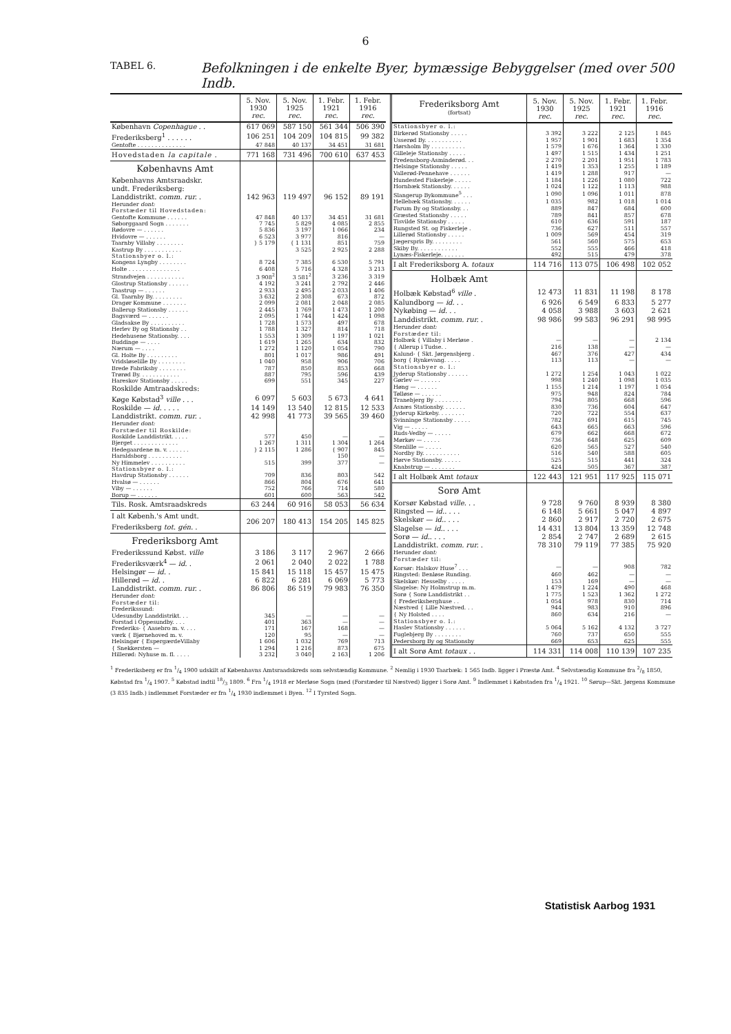6
TABEL 6. Befolkningen i de enkelte Byer, bymæssige Bebyggelser (med over 500 Indb.
| | 5. Nov. 1930 rec. | 5. Nov. 1925 rec. | 1. Febr. 1921 rec. | 1. Febr. 1916 rec. |
| --- | --- | --- | --- | --- |
| København Copenhague . . | 617 069 | 587 150 | 561 344 | 506 390 |
| Frederiksberg<sup>1</sup> . . . . . . | 106 251 | 104 209 | 104 815 | 99 382 |
| Gentofte . . . . . . . . . . . . . . | 47 848 | 40 137 | 34 451 | 31 681 |
| Hovedstaden la capitale . | 771 168 | 731 496 | 700 610 | 637 453 |
| Københavns Amt | | | | |
| Københavns Amtsraadskr. | | | | |
| undt. Frederiksberg: | | | | |
| Landdistrikt. comm. rur. . | 142 963 | 119 497 | 96 152 | 89 191 |
| Herunder dont: | | | | |
| Forstæder til Hovedstaden: | | | | |
| Gentofte Kommune . . . . . . | 47 848 | 40 137 | 34 451 | 31 681 |
| Søborggaard Sogn . . . . . . . | 7 745 | 5 829 | 4 085 | 2 855 |
| Rødovre — . . . . . . | 5 836 | 3 197 | 1 066 | 234 |
| Hvidovre — . . . . . . | 6 523 | 3 977 | 816 | — |
| Taarnby Villaby . . . . . . . . | } 5 179 | { 1 131 | 851 | 759 |
| Kastrup By . . . . . . . . . . . | | 3 525 | 2 925 | 2 288 |
| Stationsbyer o. l.: | | | | |
| Kongens Lyngby . . . . . . . . | 8 724 | 7 385 | 6 530 | 5 791 |
| Holte . . . . . . . . . . . . . . . | 6 408 | 5 716 | 4 328 | 3 213 |
| Strandvejen . . . . . . . . . . . | 3 908<sup>2</sup> | 3 581<sup>2</sup> | 3 236 | 3 319 |
| Glostrup Stationsby . . . . . . | 4 192 | 3 241 | 2 792 | 2 446 |
| Taastrup — . . . . . . | 2 933 | 2 495 | 2 033 | 1 406 |
| Gl. Taarnby By. . . . . . . . . | 3 632 | 2 308 | 673 | 872 |
| Dragør Kommune . . . . . . . | 2 099 | 2 081 | 2 048 | 2 085 |
| Ballerup Stationsby . . . . . . | 2 445 | 1 769 | 1 473 | 1 200 |
| Bagsværd — . . . . . . | 2 095 | 1 744 | 1 424 | 1 098 |
| Gladsakse By . . . . . . . . . . | 1 728 | 1 573 | 497 | 678 |
| Herlev By og Stationsby . . | 1 788 | 1 327 | 814 | 718 |
| Hedehusene Stationsby. . . . | 1 553 | 1 309 | 1 197 | 1 021 |
| Buddinge — . . . . | 1 619 | 1 265 | 634 | 832 |
| Nærum — . . . . | 1 272 | 1 120 | 1 054 | 790 |
| Gl. Holte By . . . . . . . . . | 801 | 1 017 | 986 | 491 |
| Vridsløselille By . . . . . . . . | 1 040 | 958 | 906 | 706 |
| Brede Fabriksby . . . . . . . . | 787 | 850 | 853 | 668 |
| Trørød By. . . . . . . . . . . . | 887 | 795 | 596 | 439 |
| Hareskov Stationsby . . . . . | 699 | 551 | 345 | 227 |
| Roskilde Amtraadskreds: | | | | |
| Køge Købstad<sup>3</sup> ville . . . | 6 097 | 5 603 | 5 673 | 4 641 |
| Roskilde — id. . . . . | 14 149 | 13 540 | 12 815 | 12 533 |
| Landdistrikt. comm. rur. . | 42 998 | 41 773 | 39 565 | 39 460 |
| Herunder dont: | | | | |
| Forstæder til Roskilde: | | | | |
| Roskilde Landdistrikt. . . . . | 577 | 450 | — | — |
| Bjerget . . . . . . . . . . . . . | 1 267 | 1 311 | 1 304 | 1 264 |
| Hedegaardene m. v. . . . . . . | } 2 115 | 1 286 | { 907 | 845 |
| Haraldsborg . . . . . . . . . . | | | 150 | — |
| Ny Himmelev . . . . . . . . . . | 515 | 399 | 377 | — |
| Stationsbyer o. l.: | | | | |
| Havdrup Stationsby . . . . . . | 709 | 836 | 803 | 542 |
| Hvalsø — . . . . . . | 866 | 804 | 676 | 641 |
| Viby — . . . . . . | 752 | 766 | 714 | 580 |
| Borup — . . . . . . | 601 | 600 | 563 | 542 |
| Tils. Rosk. Amtsraadskreds | 63 244 | 60 916 | 58 053 | 56 634 |
| I alt Københ.'s Amt undt. Frederiksberg tot. gén. . | 206 207 | 180 413 | 154 205 | 145 825 |
| Frederiksborg Amt | | | | |
| Frederikssund Købst. ville | 3 186 | 3 117 | 2 967 | 2 666 |
| Frederiksværk<sup>4</sup> — id. . | 2 061 | 2 040 | 2 022 | 1 788 |
| Helsingør — id. . | 15 841 | 15 118 | 15 457 | 15 475 |
| Hillerød — id. . | 6 822 | 6 281 | 6 069 | 5 773 |
| Landdistrikt. comm. rur. . | 86 806 | 86 519 | 79 983 | 76 350 |
| Herunder dont: | | | | |
| Forstæder til: | | | | |
| Frederikssund: | | | | |
| Udesundby Landdistrikt. . . | 345 | — | — | — |
| Forstad i Oppesundby. . . . | 401 | 363 | — | — |
| Frederiks- { Aasebro m. v. . . . | 171 | 167 | 168 | — |
| værk { Bjørnehoved m. v. | 120 | 95 | — | — |
| Helsingør { EspergærdeVillaby | 1 606 | 1 032 | 769 | 713 |
| { Snekkersten — | 1 294 | 1 216 | 873 | 675 |
| Hillerød: Nyhuse m. fl. . . . . | 3 232 | 3 040 | 2 163 | 1 206 |
| Frederiksborg Amt (fortsat) | 5. Nov. 1930 rec. | 5. Nov. 1925 rec. | 1. Febr. 1921 rec. | 1. Febr. 1916 rec. |
| --- | --- | --- | --- | --- |
| Stationsbyer o. l.: | | | | |
| Birkerød Stationsby . . . . . | 3 392 | 3 222 | 2 125 | 1 845 |
| Usserød By. . . . . . . . . . . | 1 957 | 1 901 | 1 683 | 1 354 |
| Hørsholm By . . . . . . . . . . | 1 579 | 1 676 | 1 364 | 1 330 |
| Gilleleje Stationsby . . . . . | 1 497 | 1 515 | 1 434 | 1 251 |
| Fredensborg-Asminderød. . . | 2 270 | 2 201 | 1 951 | 1 783 |
| Helsinge Stationsby . . . . . | 1 419 | 1 353 | 1 255 | 1 189 |
| Vallerød-Pennehave . . . . . . | 1 419 | 1 288 | 917 | — |
| Hundested Fiskerleje . . . . . | 1 184 | 1 226 | 1 080 | 722 |
| Hornbæk Stationsby. . . . . . | 1 024 | 1 122 | 1 113 | 988 |
| Slangerup Bykommune<sup>5</sup> . . . | 1 090 | 1 096 | 1 011 | 878 |
| Hellebæk Stationsby. . . . . . | 1 035 | 982 | 1 018 | 1 014 |
| Farum By og Stationsby. . . | 889 | 847 | 684 | 600 |
| Græsted Stationsby . . . . . | 789 | 841 | 857 | 678 |
| Tisvilde Stationsby . . . . . | 610 | 636 | 591 | 187 |
| Rungsted St. og Fiskerleje . | 736 | 627 | 511 | 557 |
| Lillerød Stationsby . . . . . | 1 009 | 569 | 454 | 319 |
| Jægerspris By. . . . . . . . . | 561 | 560 | 575 | 653 |
| Skiby By. . . . . . . . . . . . | 552 | 555 | 466 | 418 |
| Lynæs-Fiskerleje. . . . . . . | 492 | 515 | 479 | 378 |
| I alt Frederiksborg A. totaux | 114 716 | 113 075 | 106 498 | 102 052 |
| Holbæk Amt | | | | |
| Holbæk Købstad<sup>6</sup> ville . | 12 473 | 11 831 | 11 198 | 8 178 |
| Kalundborg — id. . . | 6 926 | 6 549 | 6 833 | 5 277 |
| Nykøbing — id. . . | 4 058 | 3 988 | 3 603 | 2 621 |
| Landdistrikt. comm. rur. . | 98 986 | 99 583 | 96 291 | 98 995 |
| Herunder dont: | | | | |
| Forstæder til: | | | | |
| Holbæk { Villaby i Merløse . | — | — | — | 2 134 |
| { Allerup i Tudse. . | 216 | 138 | — | — |
| Kalund- { Skt. Jørgensbjerg . | 467 | 376 | 427 | 434 |
| borg { Rynkevang. . . . . | 113 | 113 | — | — |
| Stationsbyer o. l.: | | | | |
| Jyderup Stationsby . . . . . . | 1 272 | 1 254 | 1 043 | 1 022 |
| Gørlev — . . . . . . | 998 | 1 240 | 1 098 | 1 035 |
| Høng — . . . . . . | 1 155 | 1 214 | 1 197 | 1 054 |
| Tølløse — . . . . . . | 975 | 948 | 824 | 784 |
| Tranebjerg By . . . . . . . . | 794 | 805 | 668 | 596 |
| Asnæs Stationsby. . . . . . . | 830 | 736 | 604 | 647 |
| Jyderup Kirkeby. . . . . . . . | 720 | 722 | 554 | 637 |
| Svinninge Stationsby . . . . . | 782 | 691 | 615 | 745 |
| Vig — . . . . . | 643 | 665 | 663 | 596 |
| Ruds-Vedby — . . . . . | 679 | 662 | 668 | 672 |
| Mørkøv — . . . . . | 736 | 648 | 625 | 609 |
| Stenlille — . . . . . | 620 | 565 | 527 | 540 |
| Nordby By. . . . . . . . . . . | 516 | 540 | 588 | 605 |
| Hørve Stationsby. . . . . . | 525 | 515 | 441 | 324 |
| Knabstrup — . . . . . . . | 424 | 505 | 367 | 387 |
| I alt Holbæk Amt totaux | 122 443 | 121 951 | 117 925 | 115 071 |
| Sorø Amt | | | | |
| Korsør Købstad ville . . . | 9 728 | 9 760 | 8 939 | 8 380 |
| Ringsted — id. . . . . | 6 148 | 5 661 | 5 047 | 4 897 |
| Skelskør — id. . . . . | 2 860 | 2 917 | 2 720 | 2 675 |
| Slagelse — id. . . . . | 14 431 | 13 804 | 13 359 | 12 748 |
| Sorø — id. . . . . | 2 854 | 2 747 | 2 689 | 2 615 |
| Landdistrikt. comm. rur. . | 78 310 | 79 119 | 77 385 | 75 920 |
| Herunder dont: | | | | |
| Forstæder til: | | | | |
| Korsør: Halskov Huse<sup>7</sup> . . . | — | — | 908 | 782 |
| Ringsted: Benløse Runding. | 460 | 462 | — | — |
| Skelskør: Hesselby . . . . . | 153 | 169 | — | — |
| Slagelse: Ny Holmstrup m.m. | 1 479 | 1 224 | 490 | 468 |
| Sorø { Sorø Landdistrikt . . | 1 775 | 1 523 | 1 362 | 1 272 |
| { Frederiksberghuse . . | 1 054 | 978 | 830 | 714 |
| Næstved { Lille Næstved. . . | 944 | 983 | 910 | 896 |
| { Ny Holsted . . . . | 860 | 634 | 216 | — |
| Stationsbyer o. l.: | | | | |
| Haslev Stationsby . . . . . . | 5 064 | 5 162 | 4 132 | 3 727 |
| Fuglebjerg By . . . . . . . . | 760 | 737 | 650 | 555 |
| Pedersborg By og Stationsby | 669 | 653 | 625 | 555 |
| I alt Sorø Amt totaux . . | 114 331 | 114 008 | 110 139 | 107 235 |
<sup>1</sup> Frederiksberg er fra 1/4 1900 udskilt af Københavns Amtsraadskreds som selvstændig Kommune. <sup>2</sup> Nemlig i 1930 Taarbæk: 1 565 Indb. ligger i Præstø Amt. <sup>4</sup> Selvstændig Kommune fra 2/8 1850, Købstad fra 1/4 1907. <sup>5</sup> Købstad indtil 18/3 1809. <sup>6</sup> Fra 1/4 1918 er Merløse Sogn (med (Forstæder til Næstved) ligger i Sorø Amt. <sup>9</sup> Indlemmet i Købstaden fra 1/4 1921. <sup>10</sup> Sørup—Skt. Jørgens Kommune (3 835 Indb.) indlemmet Forstæder er fra 1/4 1930 indlemmet i Byen. <sup>12</sup> I Tyrsted Sogn.
Statistisk Aarbog 1931